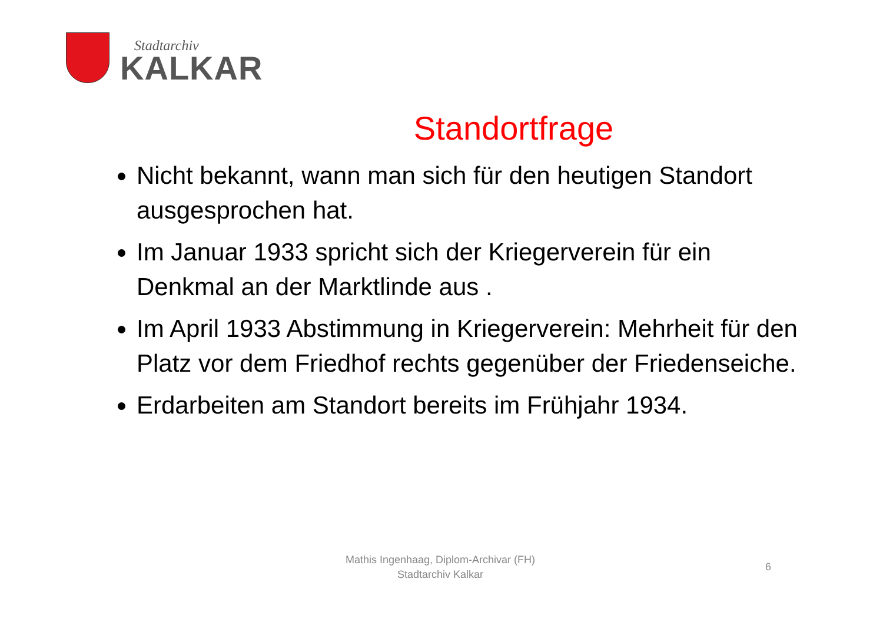Stadtarchiv
KALKAR
Standortfrage
Nicht bekannt, wann man sich für den heutigen Standort ausgesprochen hat.
Im Januar 1933 spricht sich der Kriegerverein für ein Denkmal an der Marktlinde aus .
Im April 1933 Abstimmung in Kriegerverein: Mehrheit für den Platz vor dem Friedhof rechts gegenüber der Friedenseiche.
Erdarbeiten am Standort bereits im Frühjahr 1934.
Mathis Ingenhaag, Diplom-Archivar (FH)
Stadtarchiv Kalkar
6